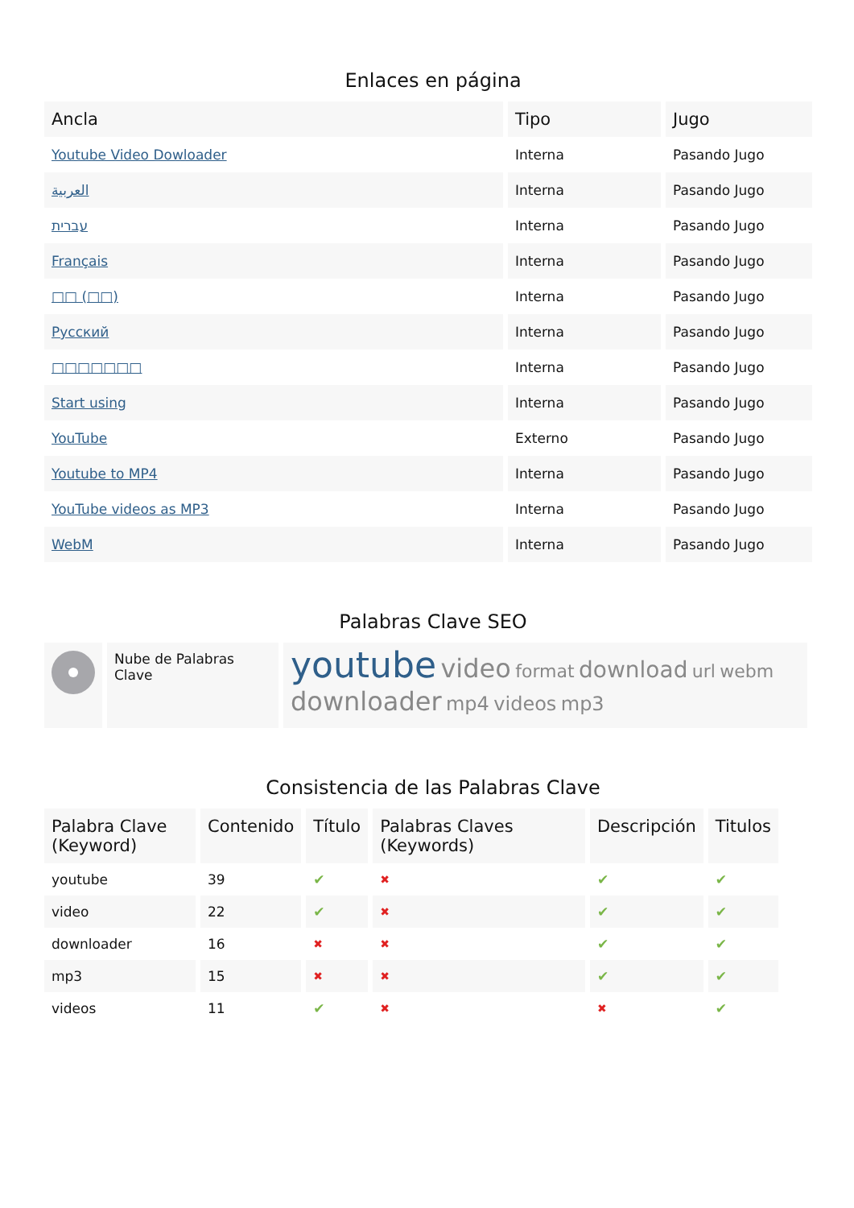Enlaces en página
| Ancla | Tipo | Jugo |
| --- | --- | --- |
| Youtube Video Dowloader | Interna | Pasando Jugo |
| العربية | Interna | Pasando Jugo |
| עברית | Interna | Pasando Jugo |
| Français | Interna | Pasando Jugo |
| □□ (□□) | Interna | Pasando Jugo |
| Русский | Interna | Pasando Jugo |
| □□□□□□□ | Interna | Pasando Jugo |
| Start using | Interna | Pasando Jugo |
| YouTube | Externo | Pasando Jugo |
| Youtube to MP4 | Interna | Pasando Jugo |
| YouTube videos as MP3 | Interna | Pasando Jugo |
| WebM | Interna | Pasando Jugo |
Palabras Clave SEO
| | Nube de Palabras Clave | youtube video format download url webm downloader mp4 videos mp3 |
Consistencia de las Palabras Clave
| Palabra Clave (Keyword) | Contenido | Título | Palabras Claves (Keywords) | Descripción | Titulos |
| --- | --- | --- | --- | --- | --- |
| youtube | 39 | ✔ | ✖ | ✔ | ✔ |
| video | 22 | ✔ | ✖ | ✔ | ✔ |
| downloader | 16 | ✖ | ✖ | ✔ | ✔ |
| mp3 | 15 | ✖ | ✖ | ✔ | ✔ |
| videos | 11 | ✔ | ✖ | ✖ | ✔ |